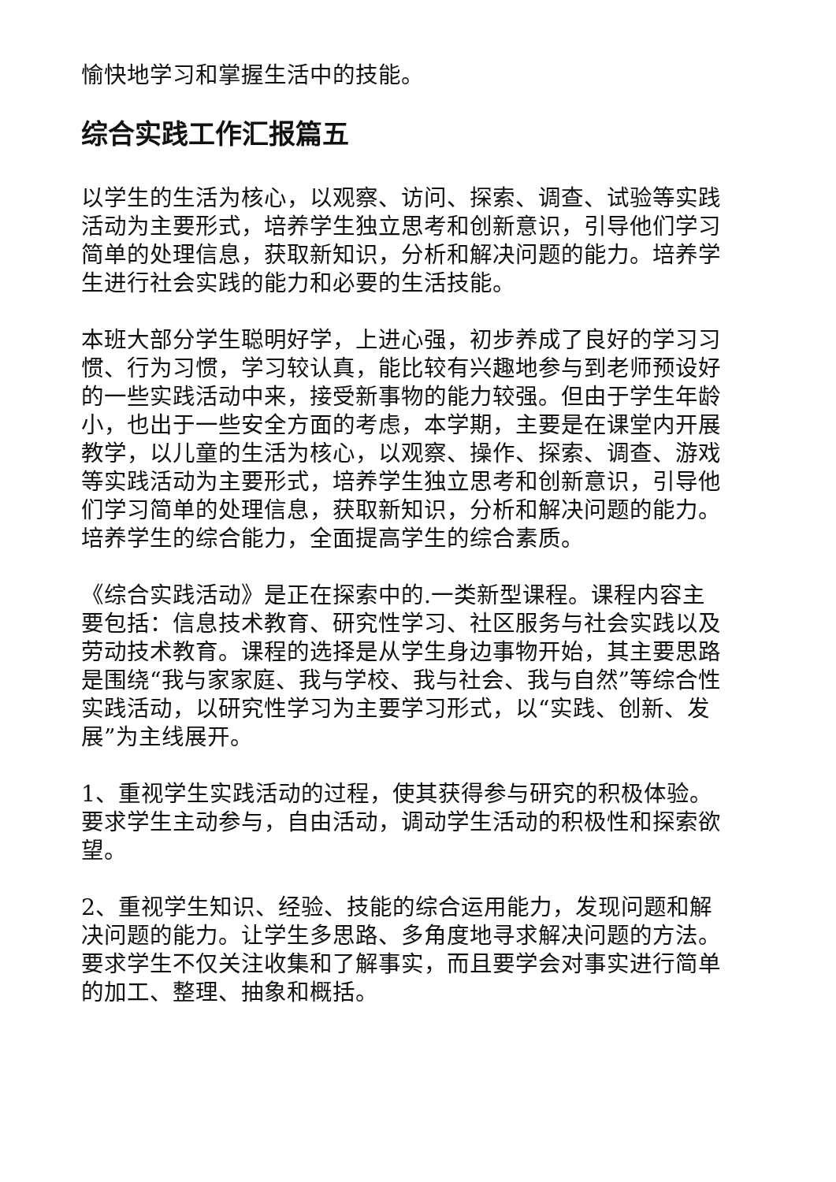愉快地学习和掌握生活中的技能。
综合实践工作汇报篇五
以学生的生活为核心，以观察、访问、探索、调查、试验等实践活动为主要形式，培养学生独立思考和创新意识，引导他们学习简单的处理信息，获取新知识，分析和解决问题的能力。培养学生进行社会实践的能力和必要的生活技能。
本班大部分学生聪明好学，上进心强，初步养成了良好的学习习惯、行为习惯，学习较认真，能比较有兴趣地参与到老师预设好的一些实践活动中来，接受新事物的能力较强。但由于学生年龄小，也出于一些安全方面的考虑，本学期，主要是在课堂内开展教学，以儿童的生活为核心，以观察、操作、探索、调查、游戏等实践活动为主要形式，培养学生独立思考和创新意识，引导他们学习简单的处理信息，获取新知识，分析和解决问题的能力。培养学生的综合能力，全面提高学生的综合素质。
《综合实践活动》是正在探索中的.一类新型课程。课程内容主要包括：信息技术教育、研究性学习、社区服务与社会实践以及劳动技术教育。课程的选择是从学生身边事物开始，其主要思路是围绕“我与家家庭、我与学校、我与社会、我与自然”等综合性实践活动，以研究性学习为主要学习形式，以“实践、创新、发展”为主线展开。
1、重视学生实践活动的过程，使其获得参与研究的积极体验。要求学生主动参与，自由活动，调动学生活动的积极性和探索欲望。
2、重视学生知识、经验、技能的综合运用能力，发现问题和解决问题的能力。让学生多思路、多角度地寻求解决问题的方法。要求学生不仅关注收集和了解事实，而且要学会对事实进行简单的加工、整理、抽象和概括。